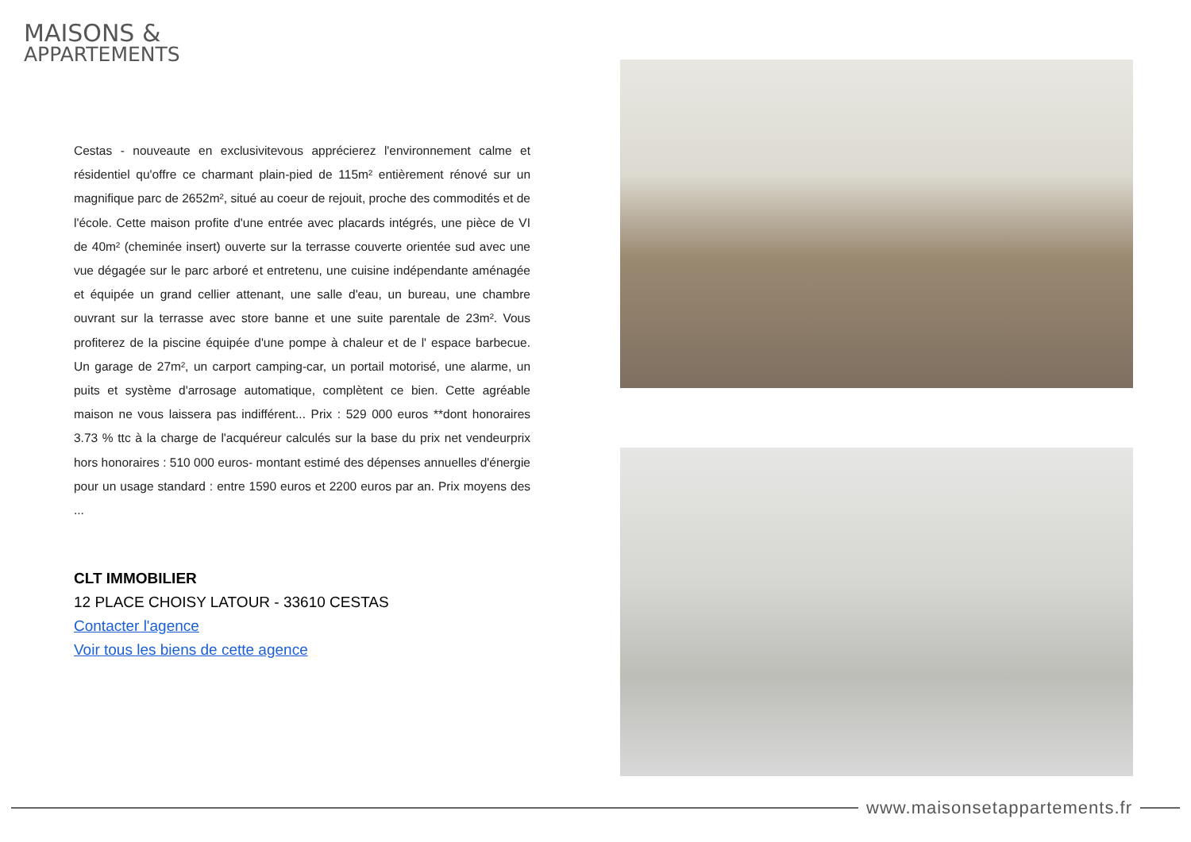MAISONS &
APPARTEMENTS
Cestas - nouveaute en exclusivitevous apprécierez l'environnement calme et résidentiel qu'offre ce charmant plain-pied de 115m² entièrement rénové sur un magnifique parc de 2652m², situé au coeur de rejouit, proche des commodités et de l'école. Cette maison profite d'une entrée avec placards intégrés, une pièce de VI de 40m² (cheminée insert) ouverte sur la terrasse couverte orientée sud avec une vue dégagée sur le parc arboré et entretenu, une cuisine indépendante aménagée et équipée un grand cellier attenant, une salle d'eau, un bureau, une chambre ouvrant sur la terrasse avec store banne et une suite parentale de 23m². Vous profiterez de la piscine équipée d'une pompe à chaleur et de l' espace barbecue. Un garage de 27m², un carport camping-car, un portail motorisé, une alarme, un puits et système d'arrosage automatique, complètent ce bien. Cette agréable maison ne vous laissera pas indifférent... Prix : 529 000 euros **dont honoraires 3.73 % ttc à la charge de l'acquéreur calculés sur la base du prix net vendeurprix hors honoraires : 510 000 euros- montant estimé des dépenses annuelles d'énergie pour un usage standard : entre 1590 euros et 2200 euros par an. Prix moyens des ...
CLT IMMOBILIER
12 PLACE CHOISY LATOUR - 33610 CESTAS
Contacter l'agence
Voir tous les biens de cette agence
www.maisonsetappartements.fr